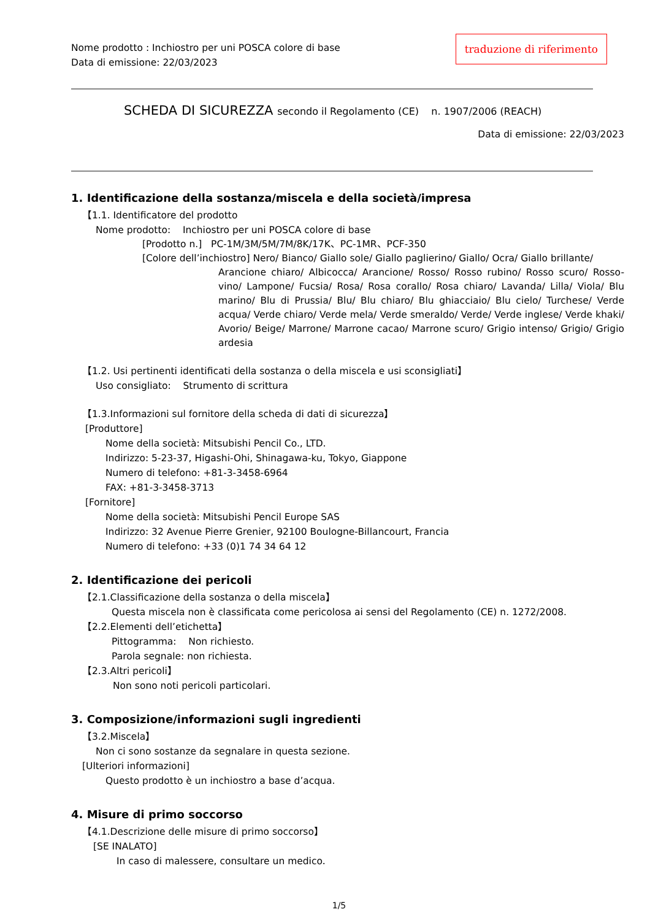Nome prodotto : Inchiostro per uni POSCA colore di base
Data di emissione: 22/03/2023
traduzione di riferimento
SCHEDA DI SICUREZZA secondo il Regolamento (CE) n. 1907/2006 (REACH)
Data di emissione: 22/03/2023
1. Identificazione della sostanza/miscela e della società/impresa
【1.1. Identificatore del prodotto
Nome prodotto: Inchiostro per uni POSCA colore di base
[Prodotto n.] PC-1M/3M/5M/7M/8K/17K、PC-1MR、PCF-350
[Colore dell’inchiostro] Nero/ Bianco/ Giallo sole/ Giallo paglierino/ Giallo/ Ocra/ Giallo brillante/
Arancione chiaro/ Albicocca/ Arancione/ Rosso/ Rosso rubino/ Rosso scuro/ Rosso-vino/ Lampone/ Fucsia/ Rosa/ Rosa corallo/ Rosa chiaro/ Lavanda/ Lilla/ Viola/ Blu marino/ Blu di Prussia/ Blu/ Blu chiaro/ Blu ghiacciaio/ Blu cielo/ Turchese/ Verde acqua/ Verde chiaro/ Verde mela/ Verde smeraldo/ Verde/ Verde inglese/ Verde khaki/ Avorio/ Beige/ Marrone/ Marrone cacao/ Marrone scuro/ Grigio intenso/ Grigio/ Grigio ardesia
【1.2. Usi pertinenti identificati della sostanza o della miscela e usi sconsigliati】
Uso consigliato: Strumento di scrittura
【1.3.Informazioni sul fornitore della scheda di dati di sicurezza】
[Produttore]
Nome della società: Mitsubishi Pencil Co., LTD.
Indirizzo: 5-23-37, Higashi-Ohi, Shinagawa-ku, Tokyo, Giappone
Numero di telefono: +81-3-3458-6964
FAX: +81-3-3458-3713
[Fornitore]
Nome della società: Mitsubishi Pencil Europe SAS
Indirizzo: 32 Avenue Pierre Grenier, 92100 Boulogne-Billancourt, Francia
Numero di telefono: +33 (0)1 74 34 64 12
2. Identificazione dei pericoli
【2.1.Classificazione della sostanza o della miscela】
Questa miscela non è classificata come pericolosa ai sensi del Regolamento (CE) n. 1272/2008.
【2.2.Elementi dell’etichetta】
Pittogramma: Non richiesto.
Parola segnale: non richiesta.
【2.3.Altri pericoli】
Non sono noti pericoli particolari.
3. Composizione/informazioni sugli ingredienti
【3.2.Miscela】
Non ci sono sostanze da segnalare in questa sezione.
[Ulteriori informazioni]
Questo prodotto è un inchiostro a base d’acqua.
4. Misure di primo soccorso
【4.1.Descrizione delle misure di primo soccorso】
[SE INALATO]
In caso di malessere, consultare un medico.
1/5